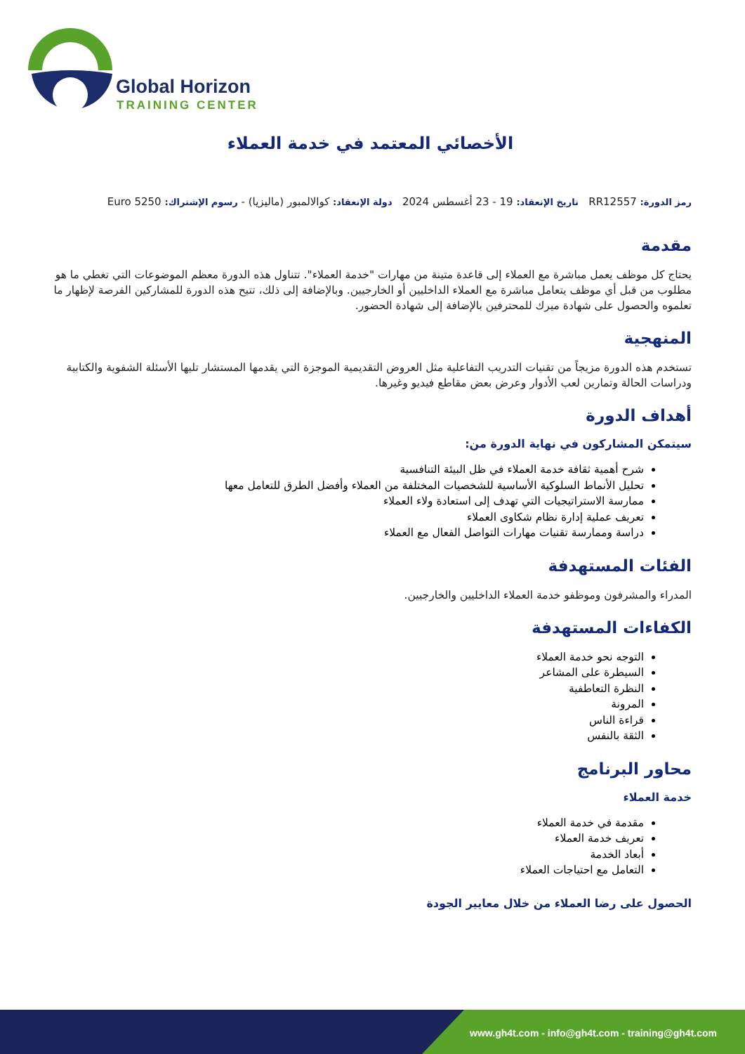Global Horizon
TRAINING CENTER
الأخصائي المعتمد في خدمة العملاء
رمز الدورة: RR12557 تاريخ الإنعقاد: 19 - 23 أغسطس 2024 دولة الإنعقاد: كوالالمبور (ماليزيا) - رسوم الإشتراك: 5250 Euro
مقدمة
يحتاج كل موظف يعمل مباشرة مع العملاء إلى قاعدة متينة من مهارات "خدمة العملاء". تتناول هذه الدورة معظم الموضوعات التي تغطي ما هو مطلوب من قبل أي موظف يتعامل مباشرة مع العملاء الداخليين أو الخارجيين. وبالإضافة إلى ذلك، تتيح هذه الدورة للمشاركين الفرصة لإظهار ما تعلموه والحصول على شهادة ميرك للمحترفين بالإضافة إلى شهادة الحضور.
المنهجية
تستخدم هذه الدورة مزيجاً من تقنيات التدريب التفاعلية مثل العروض التقديمية الموجزة التي يقدمها المستشار تليها الأسئلة الشفوية والكتابية ودراسات الحالة وتمارين لعب الأدوار وعرض بعض مقاطع فيديو وغيرها.
أهداف الدورة
سيتمكن المشاركون في نهاية الدورة من:
شرح أهمية ثقافة خدمة العملاء في ظل البيئة التنافسية
تحليل الأنماط السلوكية الأساسية للشخصيات المختلفة من العملاء وأفضل الطرق للتعامل معها
ممارسة الاستراتيجيات التي تهدف إلى استعادة ولاء العملاء
تعريف عملية إدارة نظام شكاوى العملاء
دراسة وممارسة تقنيات مهارات التواصل الفعال مع العملاء
الفئات المستهدفة
المدراء والمشرفون وموظفو خدمة العملاء الداخليين والخارجيين.
الكفاءات المستهدفة
التوجه نحو خدمة العملاء
السيطرة على المشاعر
النظرة التعاطفية
المرونة
قراءة الناس
الثقة بالنفس
محاور البرنامج
خدمة العملاء
مقدمة في خدمة العملاء
تعريف خدمة العملاء
أبعاد الخدمة
التعامل مع احتياجات العملاء
الحصول على رضا العملاء من خلال معايير الجودة
www.gh4t.com - info@gh4t.com - training@gh4t.com